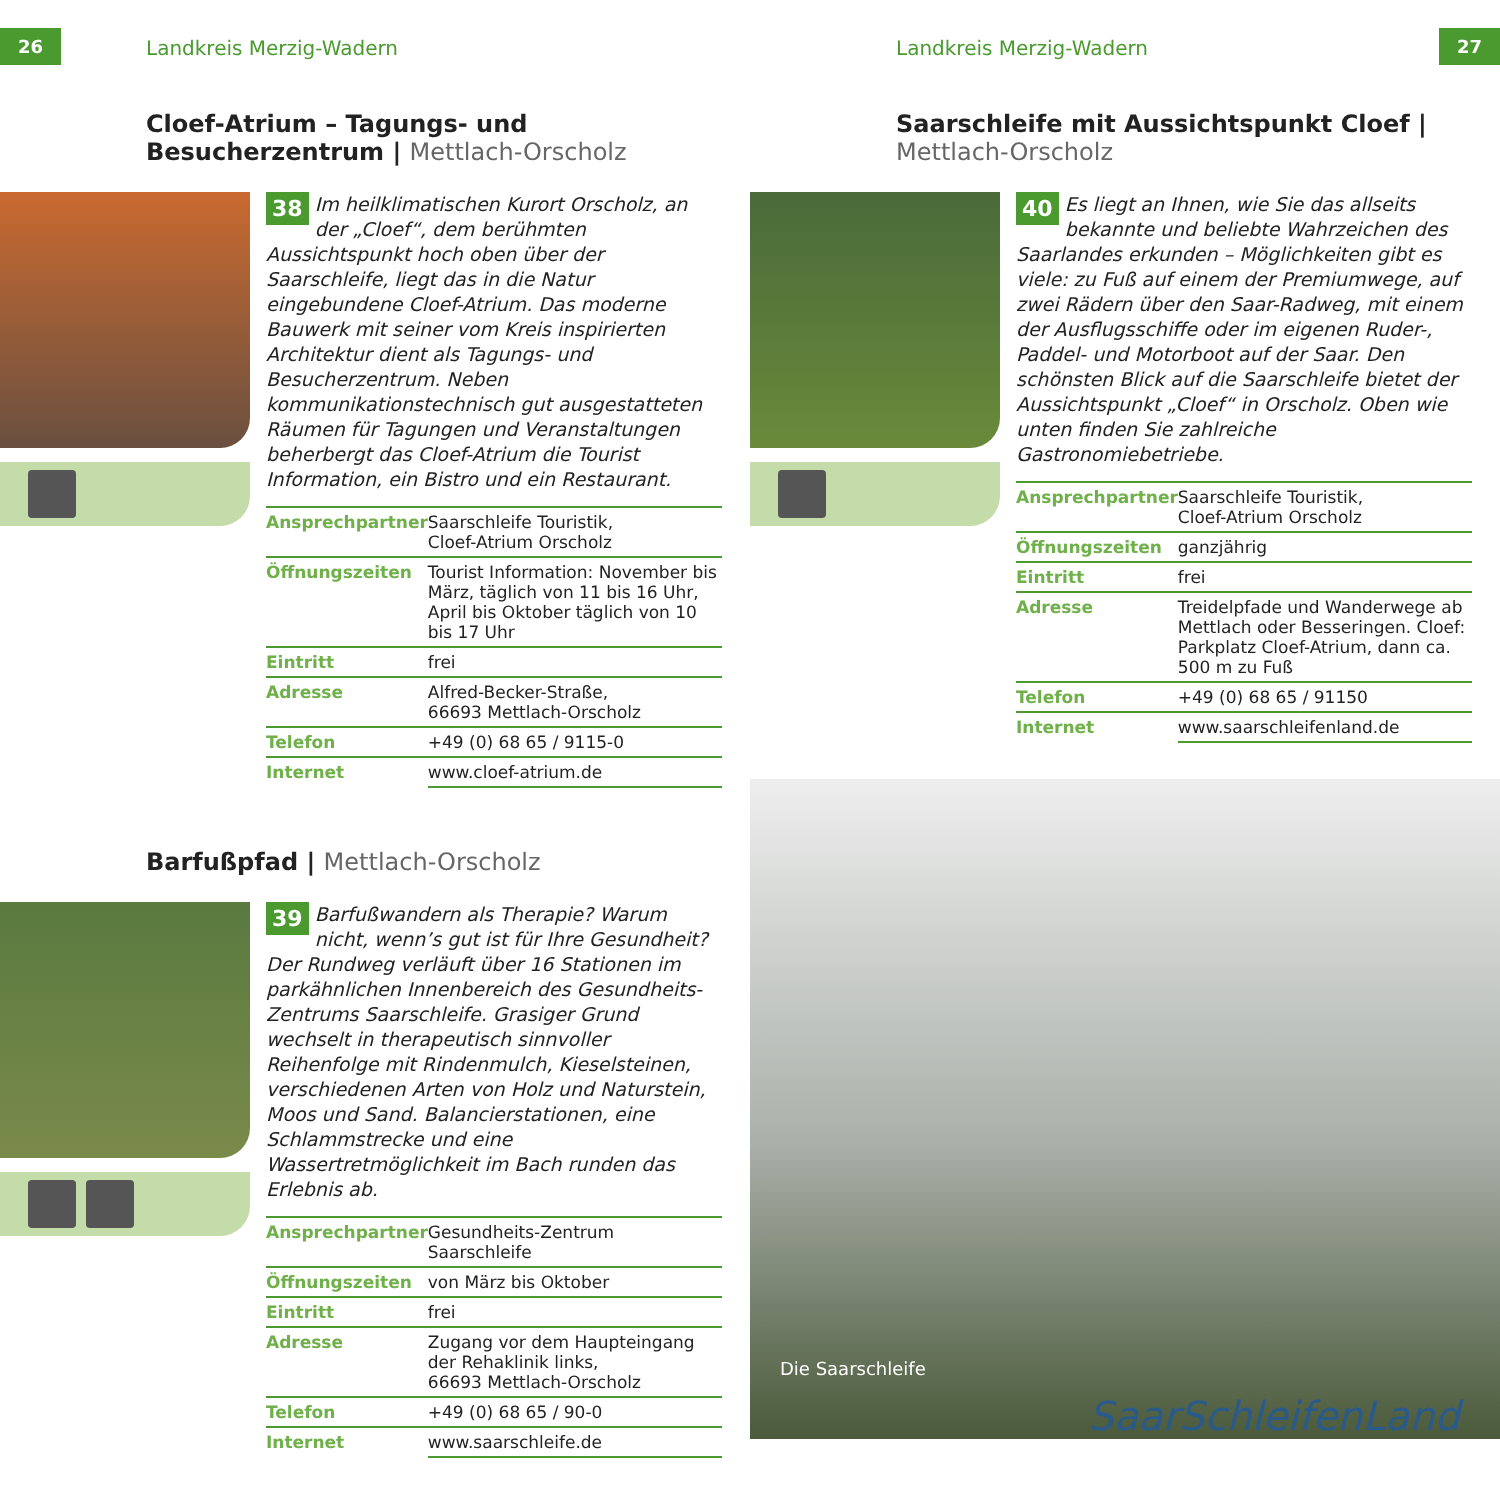26 Landkreis Merzig-Wadern
Cloef-Atrium – Tagungs- und Besucherzentrum | Mettlach-Orscholz
38 Im heilklimatischen Kurort Orscholz, an der „Cloef“, dem berühmten Aussichtspunkt hoch oben über der Saarschleife, liegt das in die Natur eingebundene Cloef-Atrium. Das moderne Bauwerk mit seiner vom Kreis inspirierten Architektur dient als Tagungs- und Besucherzentrum. Neben kommunikationstechnisch gut ausgestatteten Räumen für Tagungen und Veranstaltungen beherbergt das Cloef-Atrium die Tourist Information, ein Bistro und ein Restaurant.
| Ansprechpartner | Saarschleife Touristik, Cloef-Atrium Orscholz |
| Öffnungszeiten | Tourist Information: November bis März, täglich von 11 bis 16 Uhr, April bis Oktober täglich von 10 bis 17 Uhr |
| Eintritt | frei |
| Adresse | Alfred-Becker-Straße, 66693 Mettlach-Orscholz |
| Telefon | +49 (0) 68 65 / 9115-0 |
| Internet | www.cloef-atrium.de |
Barfußpfad | Mettlach-Orscholz
39 Barfußwandern als Therapie? Warum nicht, wenn’s gut ist für Ihre Gesundheit? Der Rundweg verläuft über 16 Stationen im parkähnlichen Innenbereich des Gesundheits-Zentrums Saarschleife. Grasiger Grund wechselt in therapeutisch sinnvoller Reihenfolge mit Rindenmulch, Kieselsteinen, verschiedenen Arten von Holz und Naturstein, Moos und Sand. Balancierstationen, eine Schlammstrecke und eine Wassertretmöglichkeit im Bach runden das Erlebnis ab.
| Ansprechpartner | Gesundheits-Zentrum Saarschleife |
| Öffnungszeiten | von März bis Oktober |
| Eintritt | frei |
| Adresse | Zugang vor dem Haupteingang der Rehaklinik links, 66693 Mettlach-Orscholz |
| Telefon | +49 (0) 68 65 / 90-0 |
| Internet | www.saarschleife.de |
Landkreis Merzig-Wadern 27
Saarschleife mit Aussichtspunkt Cloef | Mettlach-Orscholz
40 Es liegt an Ihnen, wie Sie das allseits bekannte und beliebte Wahrzeichen des Saarlandes erkunden – Möglichkeiten gibt es viele: zu Fuß auf einem der Premiumwege, auf zwei Rädern über den Saar-Radweg, mit einem der Ausflugsschiffe oder im eigenen Ruder-, Paddel- und Motorboot auf der Saar. Den schönsten Blick auf die Saarschleife bietet der Aussichtspunkt „Cloef“ in Orscholz. Oben wie unten finden Sie zahlreiche Gastronomiebetriebe.
| Ansprechpartner | Saarschleife Touristik, Cloef-Atrium Orscholz |
| Öffnungszeiten | ganzjährig |
| Eintritt | frei |
| Adresse | Treidelpfade und Wanderwege ab Mettlach oder Besseringen. Cloef: Parkplatz Cloef-Atrium, dann ca. 500 m zu Fuß |
| Telefon | +49 (0) 68 65 / 91150 |
| Internet | www.saarschleifenland.de |
Die Saarschleife
SaarSchleifenLand